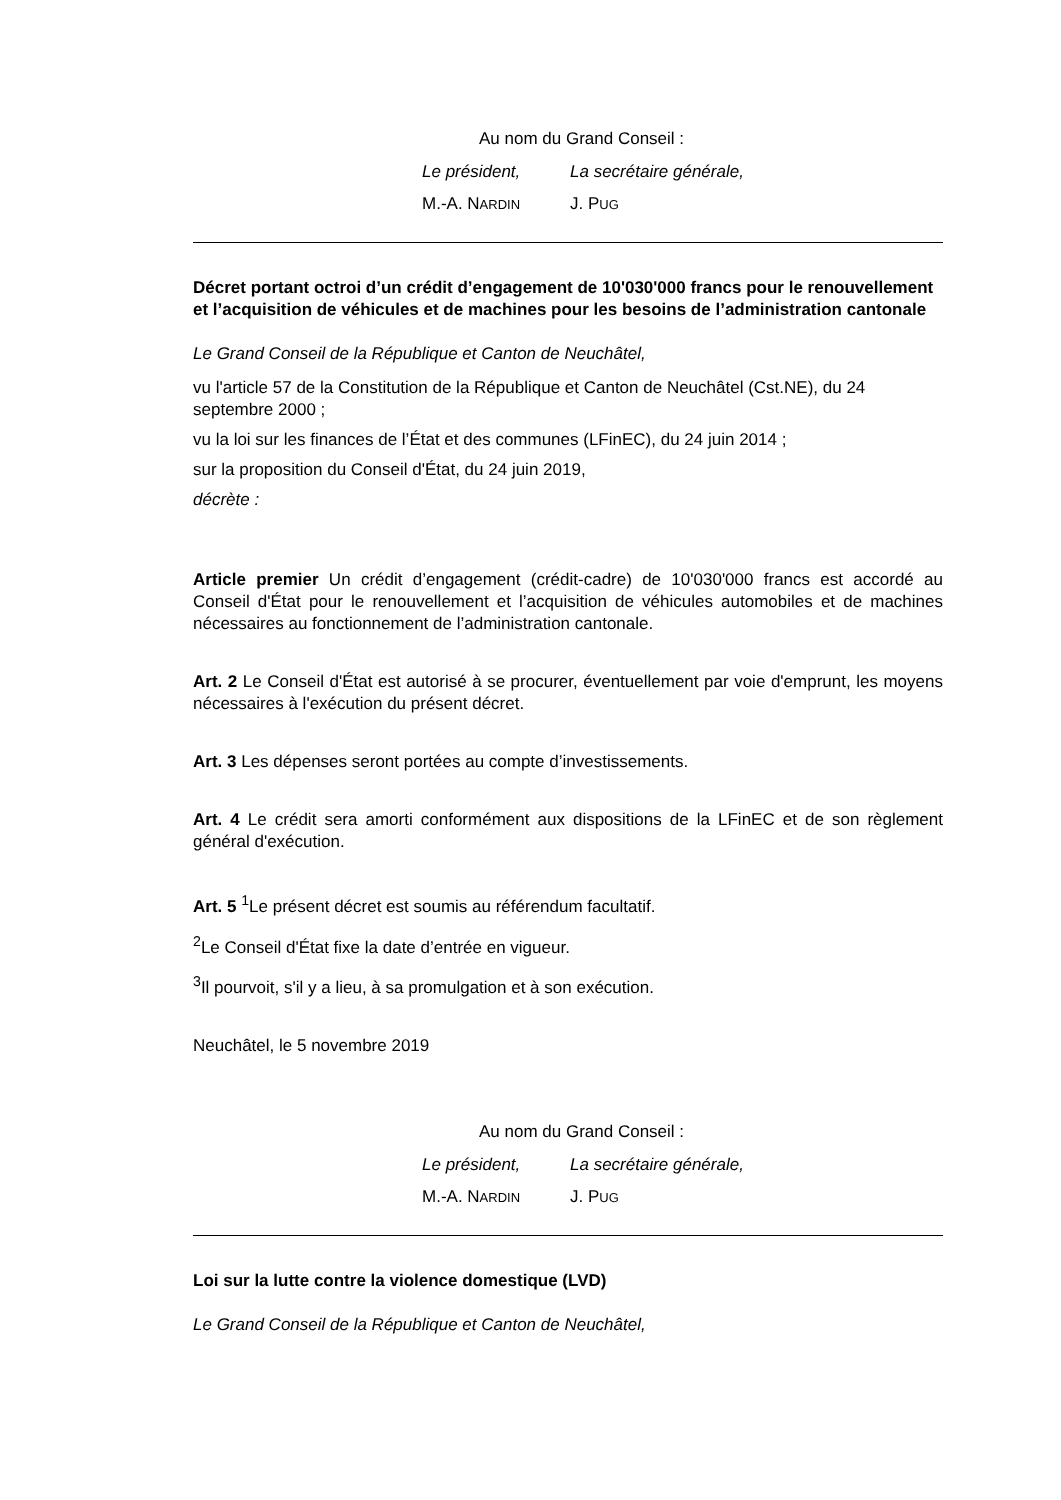Au nom du Grand Conseil :
Le président, La secrétaire générale,
M.-A. NARDIN J. PUG
Décret portant octroi d’un crédit d’engagement de 10'030'000 francs pour le renouvellement et l’acquisition de véhicules et de machines pour les besoins de l’administration cantonale
Le Grand Conseil de la République et Canton de Neuchâtel,
vu l'article 57 de la Constitution de la République et Canton de Neuchâtel (Cst.NE), du 24 septembre 2000 ;
vu la loi sur les finances de l’État et des communes (LFinEC), du 24 juin 2014 ;
sur la proposition du Conseil d'État, du 24 juin 2019,
décrète :
Article premier Un crédit d’engagement (crédit-cadre) de 10'030'000 francs est accordé au Conseil d'État pour le renouvellement et l’acquisition de véhicules automobiles et de machines nécessaires au fonctionnement de l’administration cantonale.
Art. 2 Le Conseil d'État est autorisé à se procurer, éventuellement par voie d'emprunt, les moyens nécessaires à l'exécution du présent décret.
Art. 3 Les dépenses seront portées au compte d’investissements.
Art. 4 Le crédit sera amorti conformément aux dispositions de la LFinEC et de son règlement général d'exécution.
Art. 5 <sup>1</sup>Le présent décret est soumis au référendum facultatif.
<sup>2</sup> Le Conseil d'État fixe la date d’entrée en vigueur.
<sup>3</sup> Il pourvoit, s'il y a lieu, à sa promulgation et à son exécution.
Neuchâtel, le 5 novembre 2019
Au nom du Grand Conseil :
Le président, La secrétaire générale,
M.-A. NARDIN J. PUG
Loi sur la lutte contre la violence domestique (LVD)
Le Grand Conseil de la République et Canton de Neuchâtel,